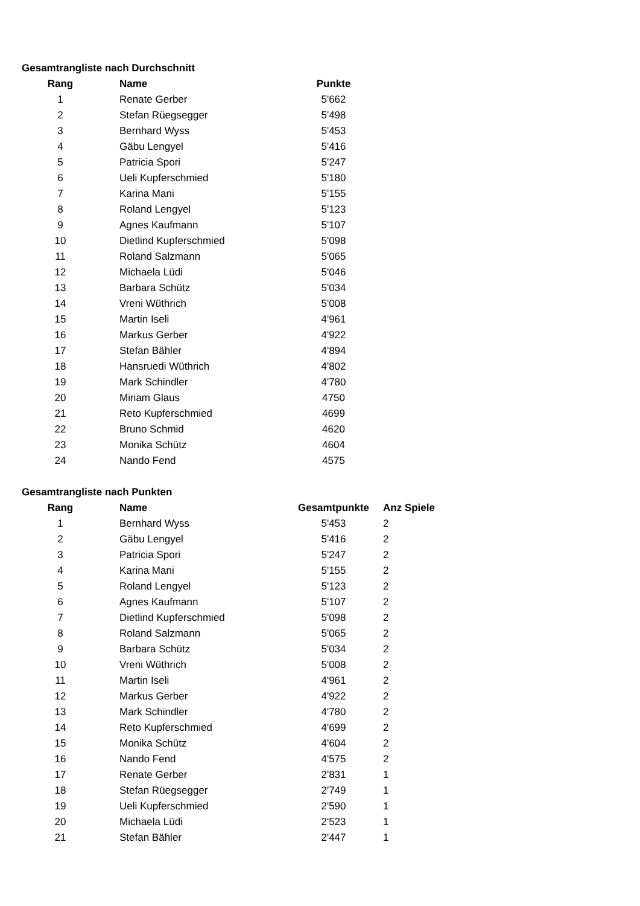Gesamtrangliste nach Durchschnitt
| Rang | Name | Punkte |
| --- | --- | --- |
| 1 | Renate Gerber | 5'662 |
| 2 | Stefan Rüegsegger | 5'498 |
| 3 | Bernhard Wyss | 5'453 |
| 4 | Gäbu Lengyel | 5'416 |
| 5 | Patricia Spori | 5'247 |
| 6 | Ueli Kupferschmied | 5'180 |
| 7 | Karina Mani | 5'155 |
| 8 | Roland Lengyel | 5'123 |
| 9 | Agnes Kaufmann | 5'107 |
| 10 | Dietlind Kupferschmied | 5'098 |
| 11 | Roland Salzmann | 5'065 |
| 12 | Michaela Lüdi | 5'046 |
| 13 | Barbara Schütz | 5'034 |
| 14 | Vreni Wüthrich | 5'008 |
| 15 | Martin Iseli | 4'961 |
| 16 | Markus Gerber | 4'922 |
| 17 | Stefan Bähler | 4'894 |
| 18 | Hansruedi Wüthrich | 4'802 |
| 19 | Mark Schindler | 4'780 |
| 20 | Miriam Glaus | 4750 |
| 21 | Reto Kupferschmied | 4699 |
| 22 | Bruno Schmid | 4620 |
| 23 | Monika Schütz | 4604 |
| 24 | Nando Fend | 4575 |
Gesamtrangliste nach Punkten
| Rang | Name | Gesamtpunkte | Anz Spiele |
| --- | --- | --- | --- |
| 1 | Bernhard Wyss | 5'453 | 2 |
| 2 | Gäbu Lengyel | 5'416 | 2 |
| 3 | Patricia Spori | 5'247 | 2 |
| 4 | Karina Mani | 5'155 | 2 |
| 5 | Roland Lengyel | 5'123 | 2 |
| 6 | Agnes Kaufmann | 5'107 | 2 |
| 7 | Dietlind Kupferschmied | 5'098 | 2 |
| 8 | Roland Salzmann | 5'065 | 2 |
| 9 | Barbara Schütz | 5'034 | 2 |
| 10 | Vreni Wüthrich | 5'008 | 2 |
| 11 | Martin Iseli | 4'961 | 2 |
| 12 | Markus Gerber | 4'922 | 2 |
| 13 | Mark Schindler | 4'780 | 2 |
| 14 | Reto Kupferschmied | 4'699 | 2 |
| 15 | Monika Schütz | 4'604 | 2 |
| 16 | Nando Fend | 4'575 | 2 |
| 17 | Renate Gerber | 2'831 | 1 |
| 18 | Stefan Rüegsegger | 2'749 | 1 |
| 19 | Ueli Kupferschmied | 2'590 | 1 |
| 20 | Michaela Lüdi | 2'523 | 1 |
| 21 | Stefan Bähler | 2'447 | 1 |